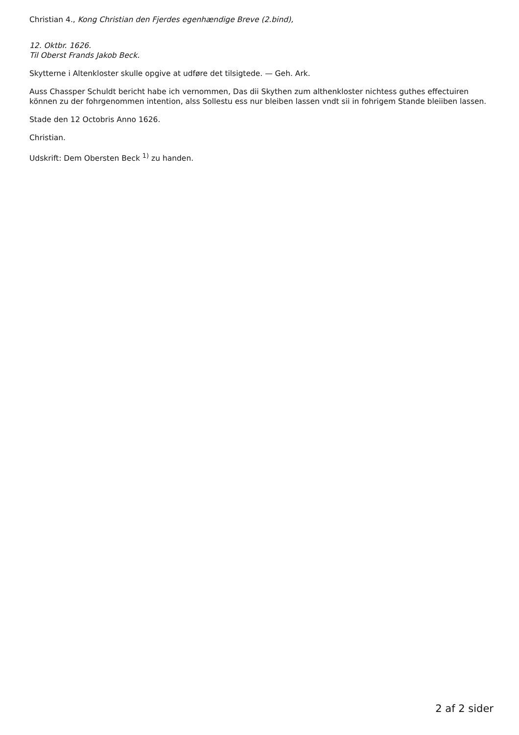Christian 4., Kong Christian den Fjerdes egenhændige Breve (2.bind),
12. Oktbr. 1626.
Til Oberst Frands Jakob Beck.
Skytterne i Altenkloster skulle opgive at udføre det tilsigtede. — Geh. Ark.
Auss Chassper Schuldt bericht habe ich vernommen, Das dii Skythen zum althenkloster nichtess guthes effectuiren können zu der fohrgenommen intention, alss Sollestu ess nur bleiben lassen vndt sii in fohrigem Stande bleiiben lassen.
Stade den 12 Octobris Anno 1626.
Christian.
Udskrift: Dem Obersten Beck <sup>1)</sup> zu handen.
2 af 2 sider